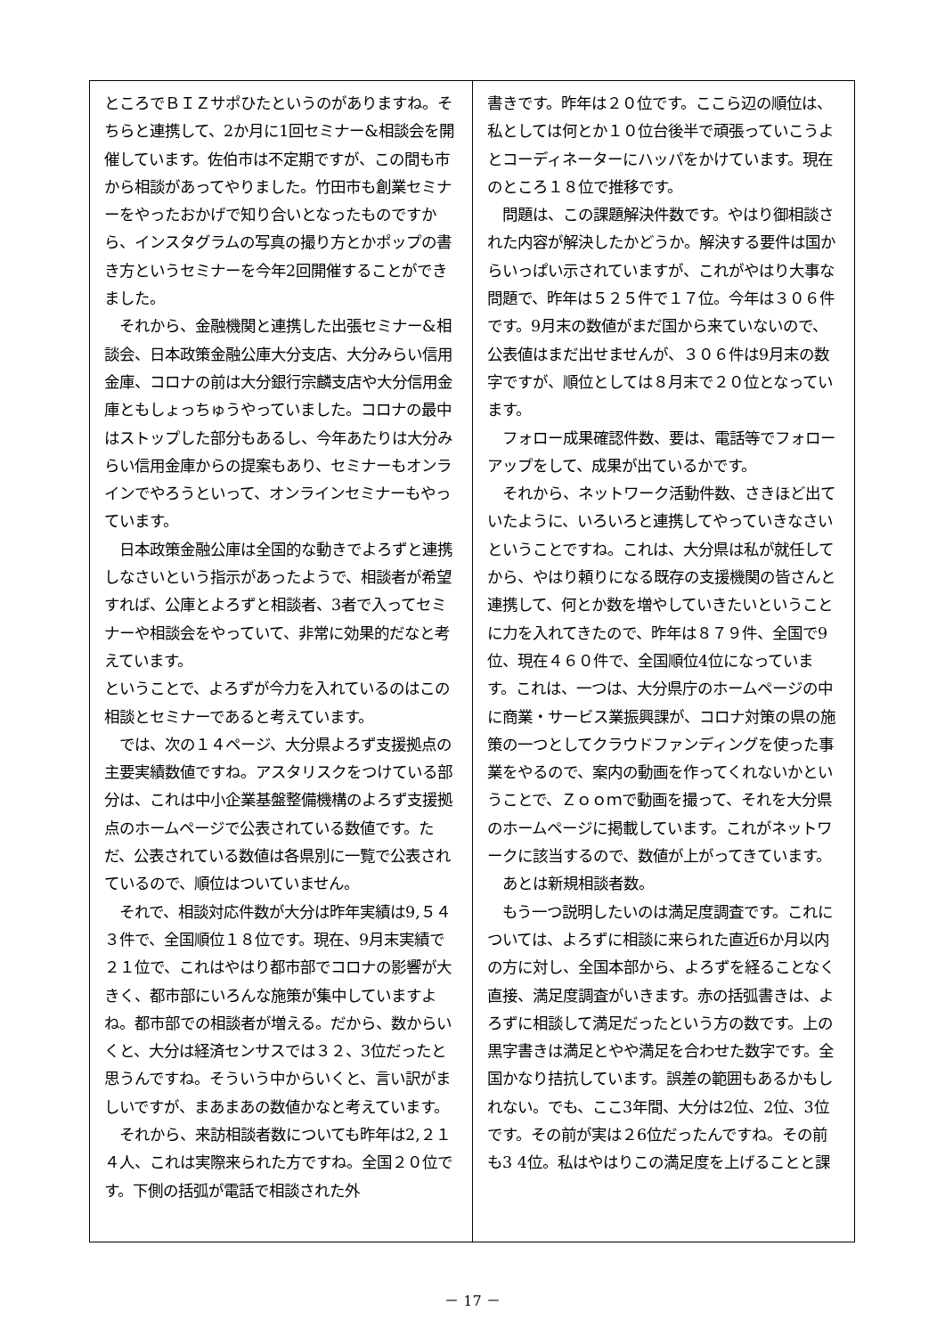ところでＢＩＺサポひたというのがありますね。そちらと連携して、2か月に1回セミナー&相談会を開催しています。佐伯市は不定期ですが、この間も市から相談があってやりました。竹田市も創業セミナーをやったおかげで知り合いとなったものですから、インスタグラムの写真の撮り方とかポップの書き方というセミナーを今年2回開催することができました。
　それから、金融機関と連携した出張セミナー&相談会、日本政策金融公庫大分支店、大分みらい信用金庫、コロナの前は大分銀行宗麟支店や大分信用金庫ともしょっちゅうやっていました。コロナの最中はストップした部分もあるし、今年あたりは大分みらい信用金庫からの提案もあり、セミナーもオンラインでやろうといって、オンラインセミナーもやっています。
　日本政策金融公庫は全国的な動きでよろずと連携しなさいという指示があったようで、相談者が希望すれば、公庫とよろずと相談者、3者で入ってセミナーや相談会をやっていて、非常に効果的だなと考えています。
ということで、よろずが今力を入れているのはこの相談とセミナーであると考えています。
　では、次の１４ページ、大分県よろず支援拠点の主要実績数値ですね。アスタリスクをつけている部分は、これは中小企業基盤整備機構のよろず支援拠点のホームページで公表されている数値です。ただ、公表されている数値は各県別に一覧で公表されているので、順位はついていません。
　それで、相談対応件数が大分は昨年実績は9,５４３件で、全国順位１８位です。現在、9月末実績で２１位で、これはやはり都市部でコロナの影響が大きく、都市部にいろんな施策が集中していますよね。都市部での相談者が増える。だから、数からいくと、大分は経済センサスでは３２、3位だったと思うんですね。そういう中からいくと、言い訳がましいですが、まあまあの数値かなと考えています。
　それから、来訪相談者数についても昨年は2,２１４人、これは実際来られた方ですね。全国２０位です。下側の括弧が電話で相談された外
書きです。昨年は２０位です。ここら辺の順位は、私としては何とか１０位台後半で頑張っていこうよとコーディネーターにハッパをかけています。現在のところ１８位で推移です。
　問題は、この課題解決件数です。やはり御相談された内容が解決したかどうか。解決する要件は国からいっぱい示されていますが、これがやはり大事な問題で、昨年は５２５件で１７位。今年は３０６件です。9月末の数値がまだ国から来ていないので、公表値はまだ出せませんが、３０６件は9月末の数字ですが、順位としては８月末で２０位となっています。
　フォロー成果確認件数、要は、電話等でフォローアップをして、成果が出ているかです。
　それから、ネットワーク活動件数、さきほど出ていたように、いろいろと連携してやっていきなさいということですね。これは、大分県は私が就任してから、やはり頼りになる既存の支援機関の皆さんと連携して、何とか数を増やしていきたいということに力を入れてきたので、昨年は８７９件、全国で9位、現在４６０件で、全国順位4位になっています。これは、一つは、大分県庁のホームページの中に商業・サービス業振興課が、コロナ対策の県の施策の一つとしてクラウドファンディングを使った事業をやるので、案内の動画を作ってくれないかということで、Ｚｏｏｍで動画を撮って、それを大分県のホームページに掲載しています。これがネットワークに該当するので、数値が上がってきています。
　あとは新規相談者数。
　もう一つ説明したいのは満足度調査です。これについては、よろずに相談に来られた直近6か月以内の方に対し、全国本部から、よろずを経ることなく直接、満足度調査がいきます。赤の括弧書きは、よろずに相談して満足だったという方の数です。上の黒字書きは満足とやや満足を合わせた数字です。全国かなり拮抗しています。誤差の範囲もあるかもしれない。でも、ここ3年間、大分は2位、2位、3位です。その前が実は２6位だったんですね。その前も3 4位。私はやはりこの満足度を上げることと課
－ 17 －